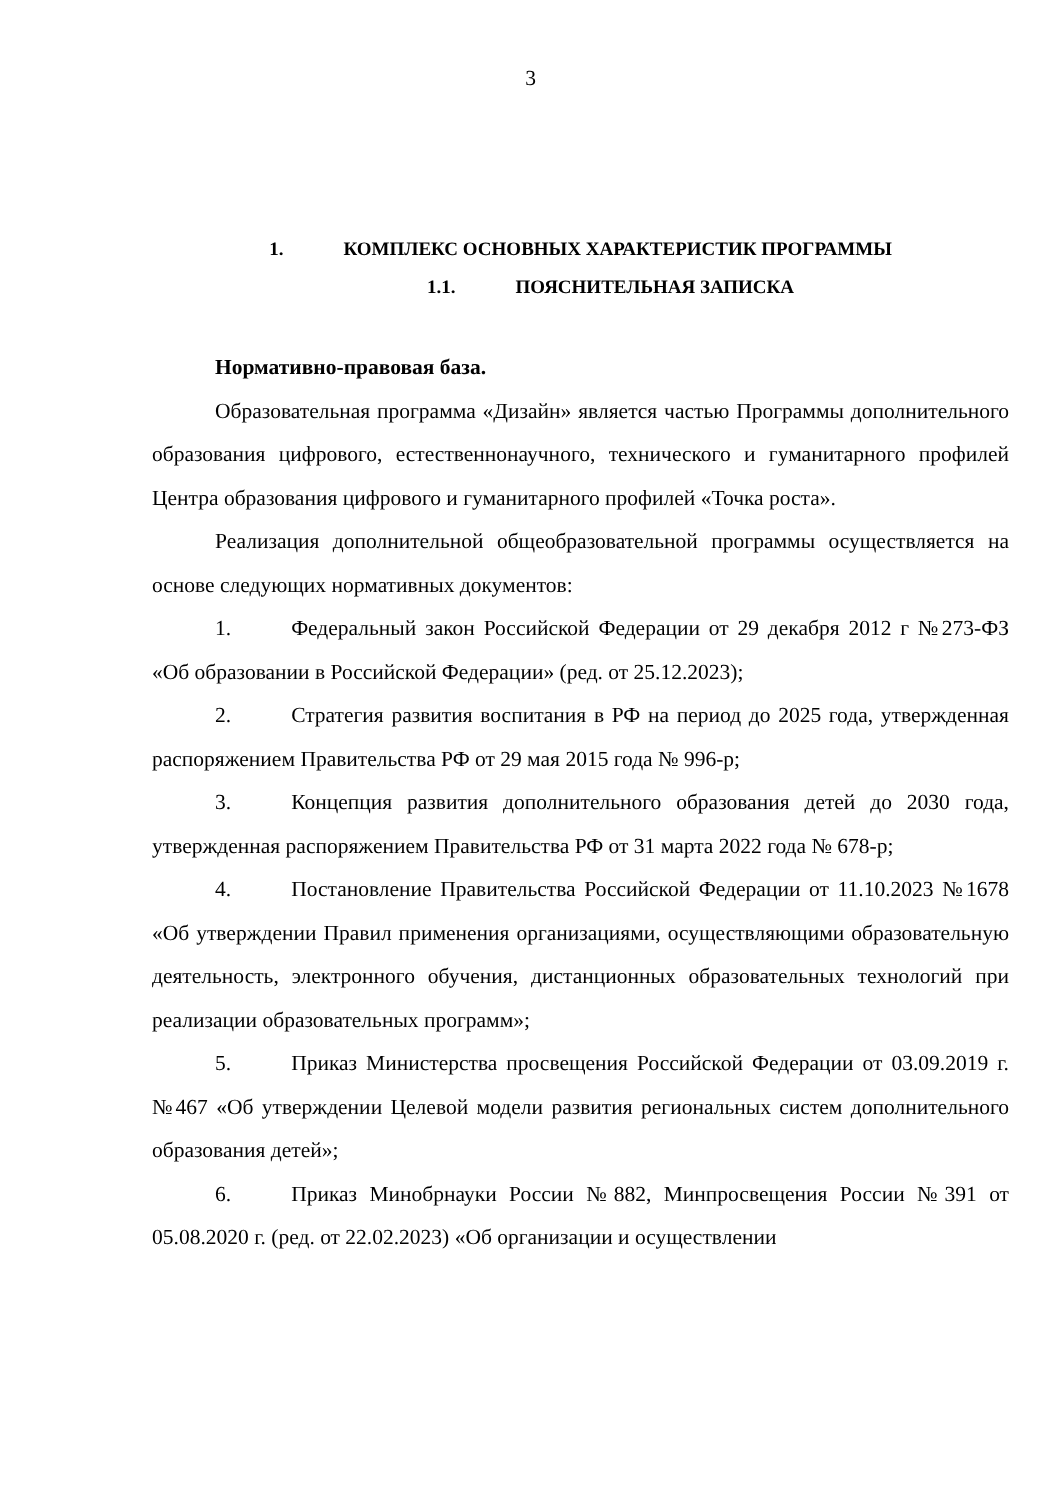3
1. КОМПЛЕКС ОСНОВНЫХ ХАРАКТЕРИСТИК ПРОГРАММЫ
1.1. ПОЯСНИТЕЛЬНАЯ ЗАПИСКА
Нормативно-правовая база.
Образовательная программа «Дизайн» является частью Программы дополнительного образования цифрового, естественнонаучного, технического и гуманитарного профилей Центра образования цифрового и гуманитарного профилей «Точка роста».
Реализация дополнительной общеобразовательной программы осуществляется на основе следующих нормативных документов:
1. Федеральный закон Российской Федерации от 29 декабря 2012 г №273-ФЗ «Об образовании в Российской Федерации» (ред. от 25.12.2023);
2. Стратегия развития воспитания в РФ на период до 2025 года, утвержденная распоряжением Правительства РФ от 29 мая 2015 года № 996-р;
3. Концепция развития дополнительного образования детей до 2030 года, утвержденная распоряжением Правительства РФ от 31 марта 2022 года № 678-р;
4. Постановление Правительства Российской Федерации от 11.10.2023 №1678 «Об утверждении Правил применения организациями, осуществляющими образовательную деятельность, электронного обучения, дистанционных образовательных технологий при реализации образовательных программ»;
5. Приказ Министерства просвещения Российской Федерации от 03.09.2019 г. №467 «Об утверждении Целевой модели развития региональных систем дополнительного образования детей»;
6. Приказ Минобрнауки России №882, Минпросвещения России №391 от 05.08.2020 г. (ред. от 22.02.2023) «Об организации и осуществлении